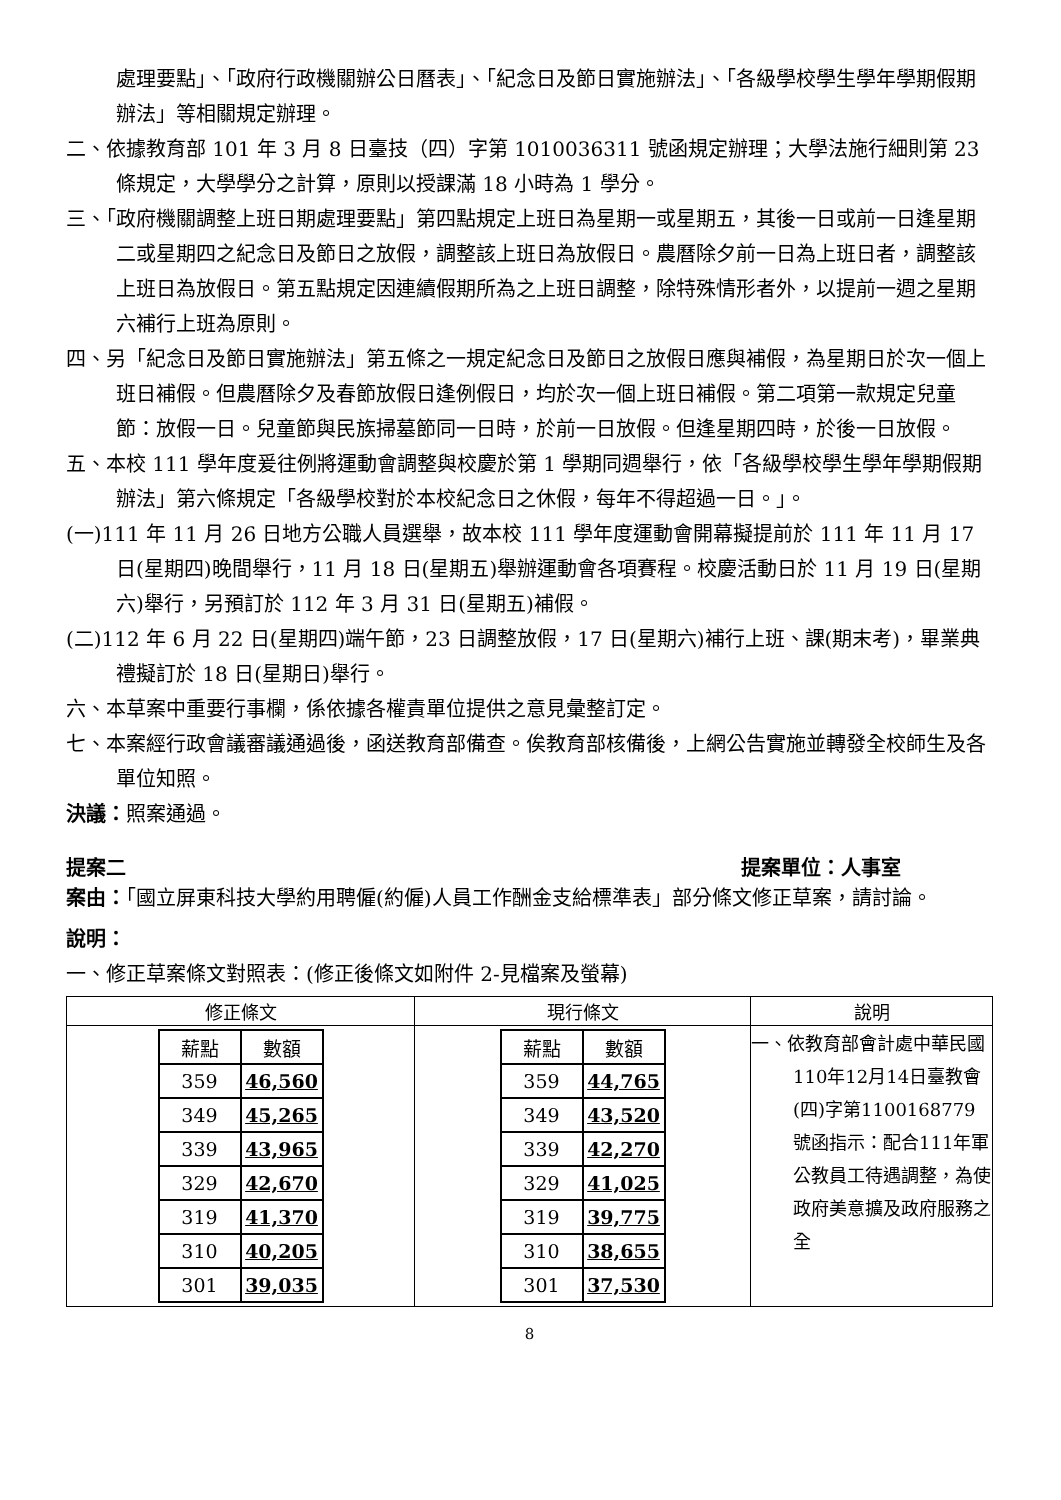處理要點」、「政府行政機關辦公日曆表」、「紀念日及節日實施辦法」、「各級學校學生學年學期假期辦法」等相關規定辦理。
二、依據教育部 101 年 3 月 8 日臺技（四）字第 1010036311 號函規定辦理；大學法施行細則第 23 條規定，大學學分之計算，原則以授課滿 18 小時為 1 學分。
三、「政府機關調整上班日期處理要點」第四點規定上班日為星期一或星期五，其後一日或前一日逢星期二或星期四之紀念日及節日之放假，調整該上班日為放假日。農曆除夕前一日為上班日者，調整該上班日為放假日。第五點規定因連續假期所為之上班日調整，除特殊情形者外，以提前一週之星期六補行上班為原則。
四、另「紀念日及節日實施辦法」第五條之一規定紀念日及節日之放假日應與補假，為星期日於次一個上班日補假。但農曆除夕及春節放假日逢例假日，均於次一個上班日補假。第二項第一款規定兒童節：放假一日。兒童節與民族掃墓節同一日時，於前一日放假。但逢星期四時，於後一日放假。
五、本校 111 學年度爰往例將運動會調整與校慶於第 1 學期同週舉行，依「各級學校學生學年學期假期辦法」第六條規定「各級學校對於本校紀念日之休假，每年不得超過一日。」。
(一)111 年 11 月 26 日地方公職人員選舉，故本校 111 學年度運動會開幕擬提前於 111 年 11 月 17 日(星期四)晚間舉行，11 月 18 日(星期五)舉辦運動會各項賽程。校慶活動日於 11 月 19 日(星期六)舉行，另預訂於 112 年 3 月 31 日(星期五)補假。
(二)112 年 6 月 22 日(星期四)端午節，23 日調整放假，17 日(星期六)補行上班、課(期末考)，畢業典禮擬訂於 18 日(星期日)舉行。
六、本草案中重要行事欄，係依據各權責單位提供之意見彙整訂定。
七、本案經行政會議審議通過後，函送教育部備查。俟教育部核備後，上網公告實施並轉發全校師生及各單位知照。
決議：照案通過。
提案二 提案單位：人事室
案由：「國立屏東科技大學約用聘僱(約僱)人員工作酬金支給標準表」部分條文修正草案，請討論。
說明：
一、修正草案條文對照表：(修正後條文如附件 2-見檔案及螢幕)
| 修正條文 | 現行條文 | 說明 |
| --- | --- | --- |
| / 薪點 / 數額 / / 359 / 46,560 / / 349 / 45,265 / / 339 / 43,965 / / 329 / 42,670 / / 319 / 41,370 / / 310 / 40,205 / / 301 / 39,035 / | / 薪點 / 數額 / / 359 / 44,765 / / 349 / 43,520 / / 339 / 42,270 / / 329 / 41,025 / / 319 / 39,775 / / 310 / 38,655 / / 301 / 37,530 / | 一、依教育部會計處中華民國110年12月14日臺教會(四)字第1100168779號函指示：配合111年軍公教員工待遇調整，為使政府美意擴及政府服務之全 |
8